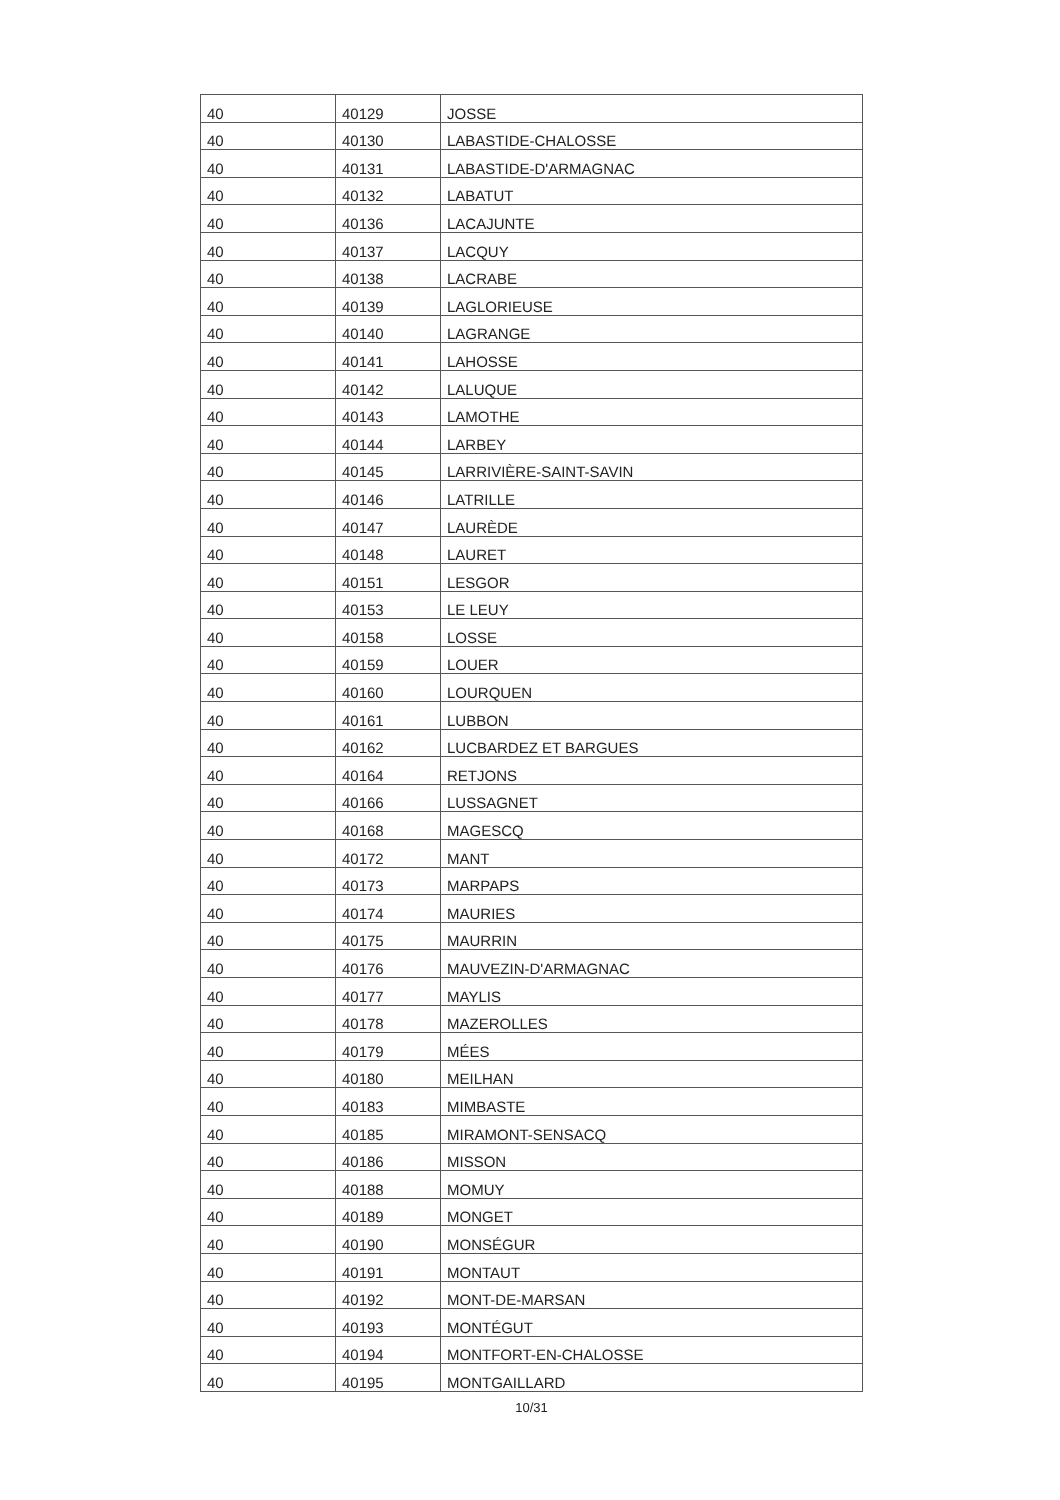| 40 | 40129 | JOSSE |
| 40 | 40130 | LABASTIDE-CHALOSSE |
| 40 | 40131 | LABASTIDE-D'ARMAGNAC |
| 40 | 40132 | LABATUT |
| 40 | 40136 | LACAJUNTE |
| 40 | 40137 | LACQUY |
| 40 | 40138 | LACRABE |
| 40 | 40139 | LAGLORIEUSE |
| 40 | 40140 | LAGRANGE |
| 40 | 40141 | LAHOSSE |
| 40 | 40142 | LALUQUE |
| 40 | 40143 | LAMOTHE |
| 40 | 40144 | LARBEY |
| 40 | 40145 | LARRIVIÈRE-SAINT-SAVIN |
| 40 | 40146 | LATRILLE |
| 40 | 40147 | LAURÈDE |
| 40 | 40148 | LAURET |
| 40 | 40151 | LESGOR |
| 40 | 40153 | LE LEUY |
| 40 | 40158 | LOSSE |
| 40 | 40159 | LOUER |
| 40 | 40160 | LOURQUEN |
| 40 | 40161 | LUBBON |
| 40 | 40162 | LUCBARDEZ ET BARGUES |
| 40 | 40164 | RETJONS |
| 40 | 40166 | LUSSAGNET |
| 40 | 40168 | MAGESCQ |
| 40 | 40172 | MANT |
| 40 | 40173 | MARPAPS |
| 40 | 40174 | MAURIES |
| 40 | 40175 | MAURRIN |
| 40 | 40176 | MAUVEZIN-D'ARMAGNAC |
| 40 | 40177 | MAYLIS |
| 40 | 40178 | MAZEROLLES |
| 40 | 40179 | MÉES |
| 40 | 40180 | MEILHAN |
| 40 | 40183 | MIMBASTE |
| 40 | 40185 | MIRAMONT-SENSACQ |
| 40 | 40186 | MISSON |
| 40 | 40188 | MOMUY |
| 40 | 40189 | MONGET |
| 40 | 40190 | MONSÉGUR |
| 40 | 40191 | MONTAUT |
| 40 | 40192 | MONT-DE-MARSAN |
| 40 | 40193 | MONTÉGUT |
| 40 | 40194 | MONTFORT-EN-CHALOSSE |
| 40 | 40195 | MONTGAILLARD |
10/31